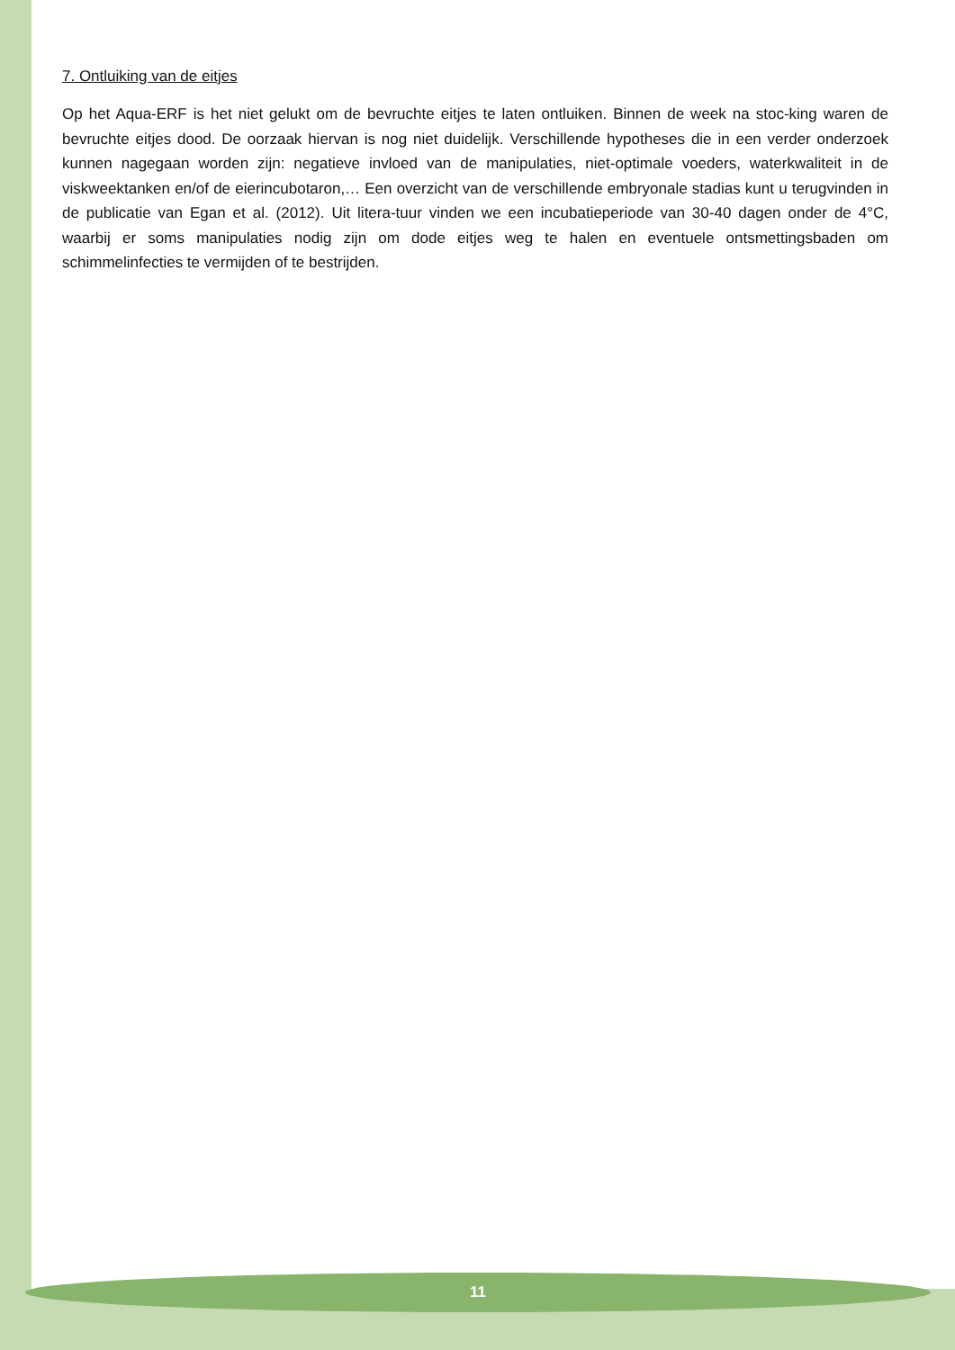7. Ontluiking van de eitjes
Op het Aqua-ERF is het niet gelukt om de bevruchte eitjes te laten ontluiken. Binnen de week na stoc-king waren de bevruchte eitjes dood. De oorzaak hiervan is nog niet duidelijk. Verschillende hypotheses die in een verder onderzoek kunnen nagegaan worden zijn: negatieve invloed van de manipulaties, niet-optimale voeders, waterkwaliteit in de viskweektanken en/of de eierincubotaron,… Een overzicht van de verschillende embryonale stadias kunt u terugvinden in de publicatie van Egan et al. (2012). Uit litera-tuur vinden we een incubatieperiode van 30-40 dagen onder de 4°C, waarbij er soms manipulaties nodig zijn om dode eitjes weg te halen en eventuele ontsmettingsbaden om schimmelinfecties te vermijden of te bestrijden.
11